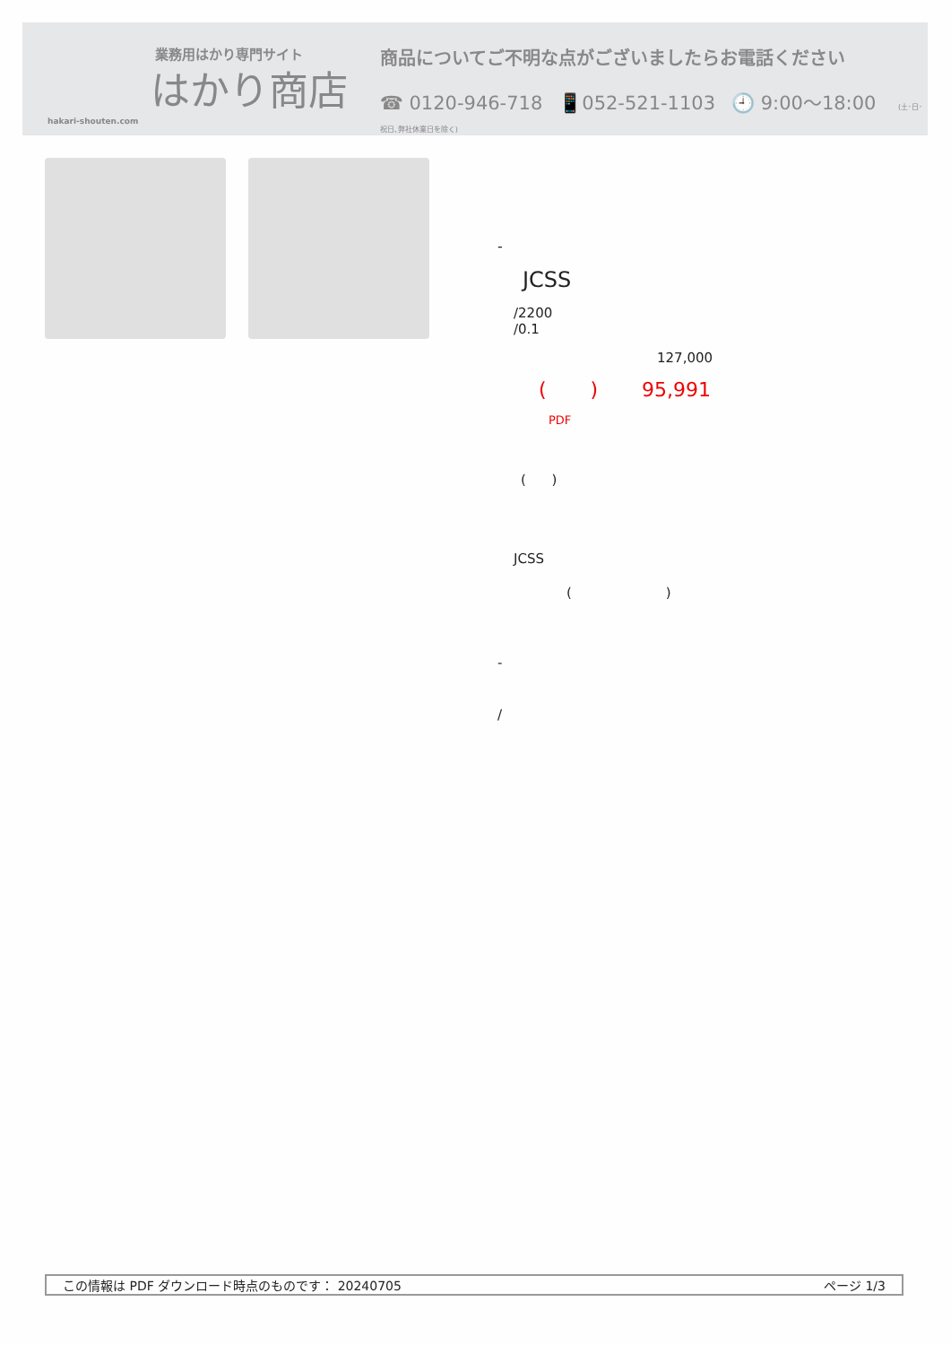業務用はかり専門サイト
はかり商店
hakari-shouten.com
商品についてご不明な点がございましたらお電話ください
☎ 0120-946-718 📱052-521-1103 🕘 9:00〜18:00 (土･日･祝日､弊社休業日を除く)
-
JCSS
/2200
/0.1
127,000
( ) 95,991
PDF
( )
JCSS
( )
-
/
この情報は PDF ダウンロード時点のものです： 20240705 ページ 1/3